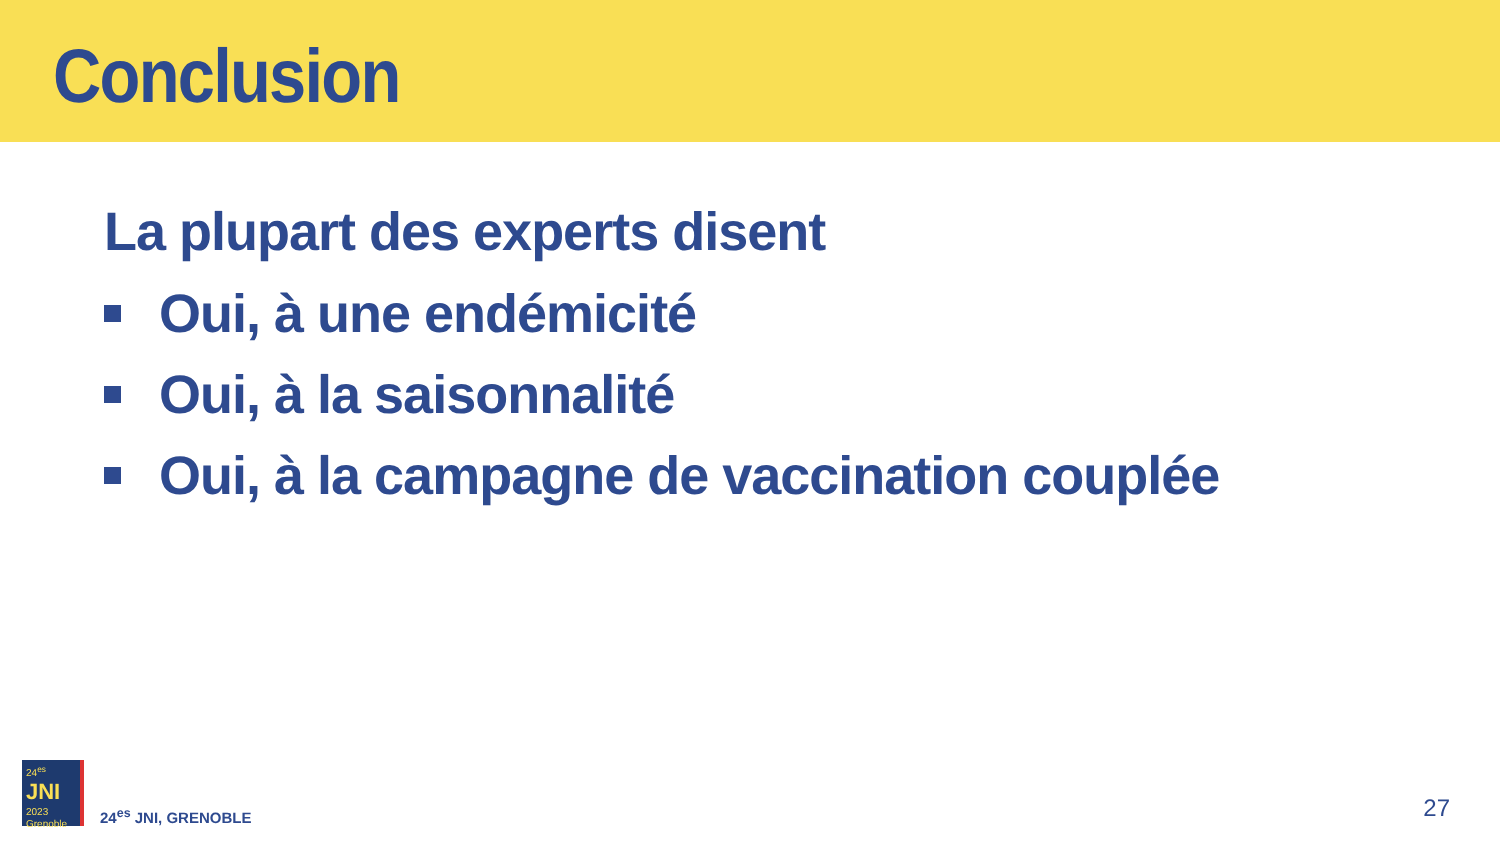Conclusion
La plupart des experts disent
Oui, à une endémicité
Oui, à la saisonnalité
Oui, à la campagne de vaccination couplée
24<sup>es</sup>
JNI
2023 Grenoble
24<sup>es</sup> JNI, GRENOBLE
27